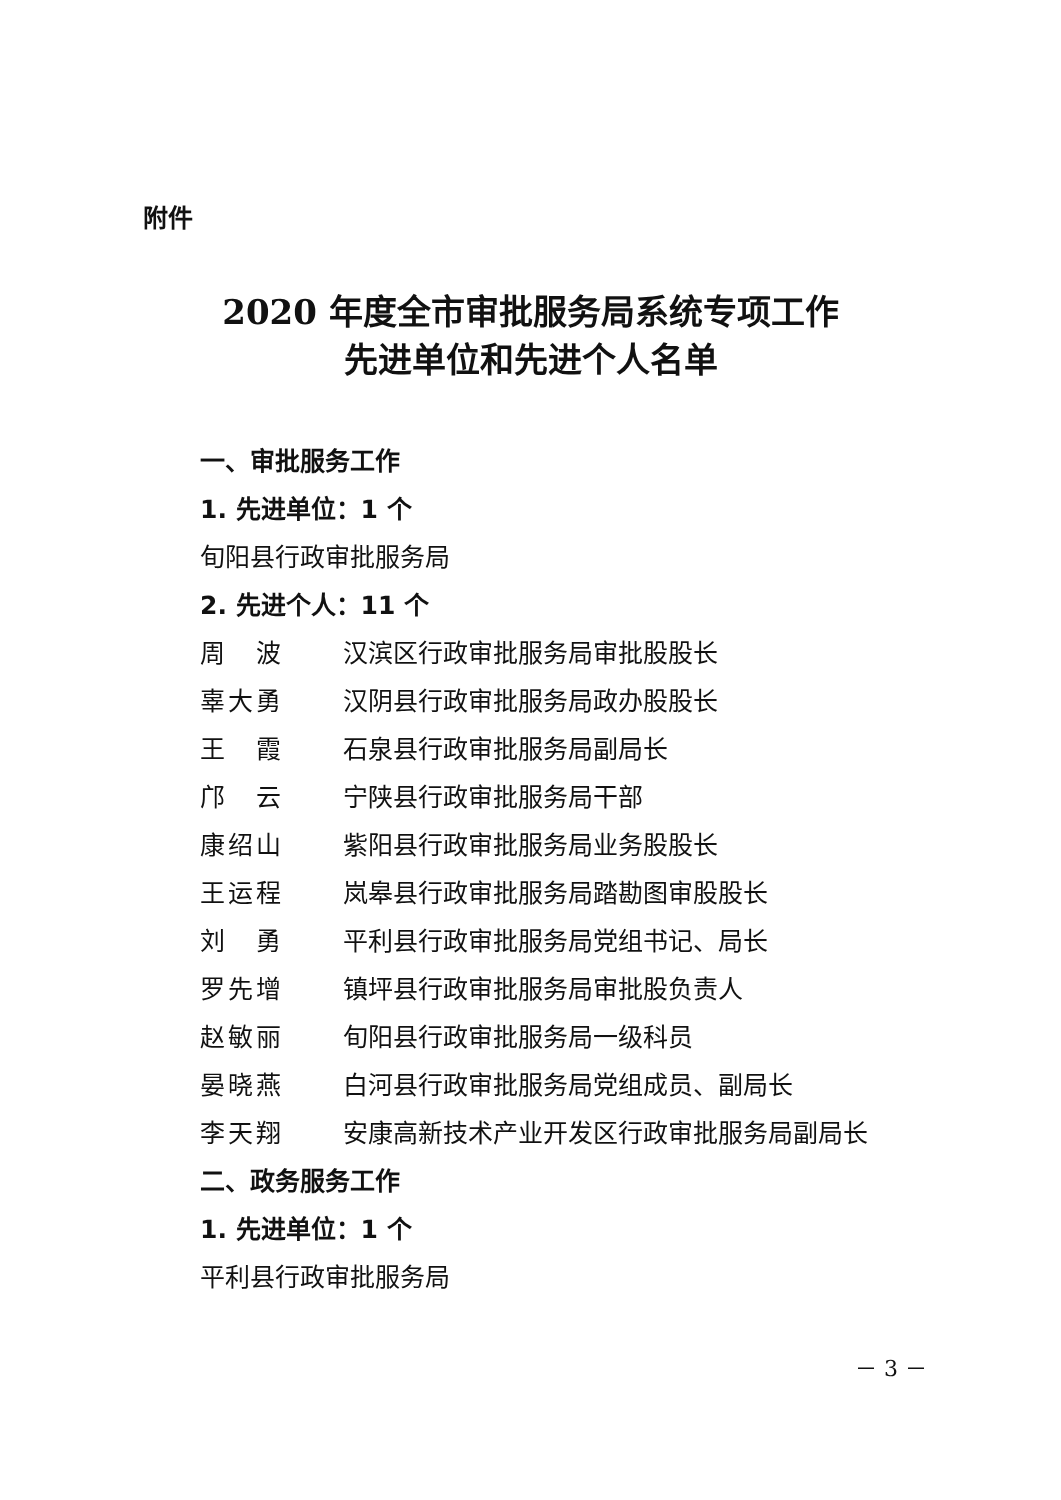附件
2020 年度全市审批服务局系统专项工作
先进单位和先进个人名单
一、审批服务工作
1. 先进单位：1 个
旬阳县行政审批服务局
2. 先进个人：11 个
周　波 汉滨区行政审批服务局审批股股长
辜大勇 汉阴县行政审批服务局政办股股长
王　霞 石泉县行政审批服务局副局长
邝　云 宁陕县行政审批服务局干部
康绍山 紫阳县行政审批服务局业务股股长
王运程 岚皋县行政审批服务局踏勘图审股股长
刘　勇 平利县行政审批服务局党组书记、局长
罗先增 镇坪县行政审批服务局审批股负责人
赵敏丽 旬阳县行政审批服务局一级科员
晏晓燕 白河县行政审批服务局党组成员、副局长
李天翔 安康高新技术产业开发区行政审批服务局副局长
二、政务服务工作
1. 先进单位：1 个
平利县行政审批服务局
－ 3 －